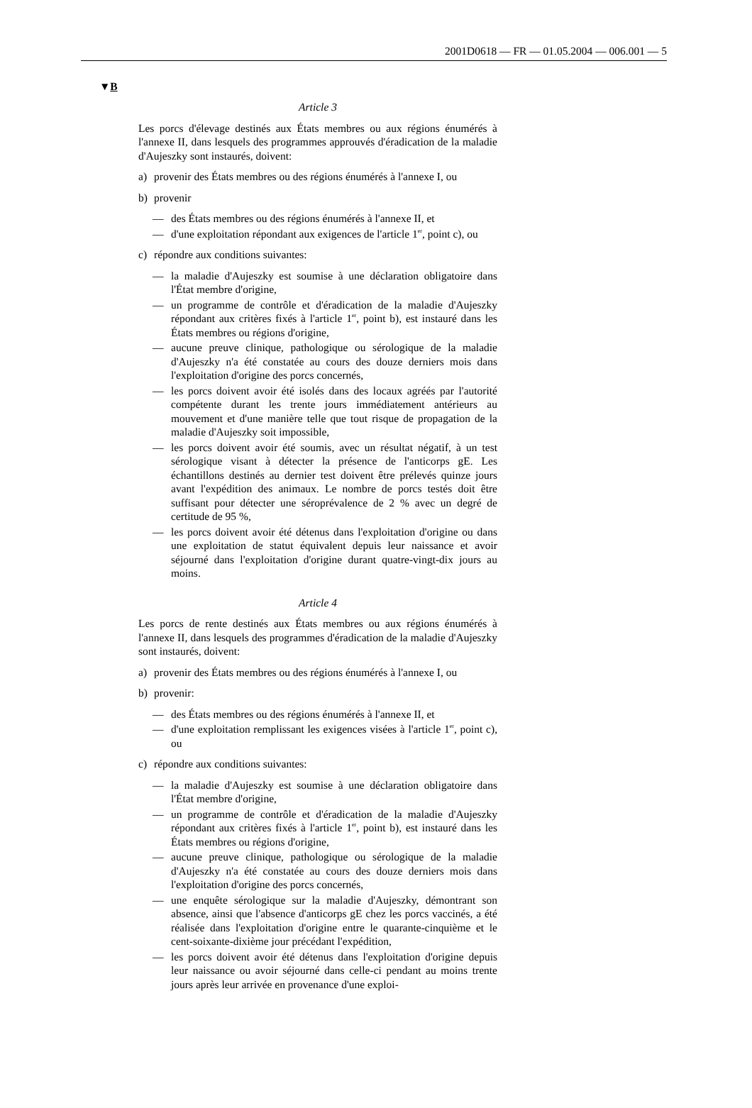2001D0618 — FR — 01.05.2004 — 006.001 — 5
▼B
Article 3
Les porcs d'élevage destinés aux États membres ou aux régions énumérés à l'annexe II, dans lesquels des programmes approuvés d'éradication de la maladie d'Aujeszky sont instaurés, doivent:
a) provenir des États membres ou des régions énumérés à l'annexe I, ou
b) provenir
— des États membres ou des régions énumérés à l'annexe II, et
— d'une exploitation répondant aux exigences de l'article 1<sup>er</sup>, point c), ou
c) répondre aux conditions suivantes:
— la maladie d'Aujeszky est soumise à une déclaration obligatoire dans l'État membre d'origine,
— un programme de contrôle et d'éradication de la maladie d'Aujeszky répondant aux critères fixés à l'article 1<sup>er</sup>, point b), est instauré dans les États membres ou régions d'origine,
— aucune preuve clinique, pathologique ou sérologique de la maladie d'Aujeszky n'a été constatée au cours des douze derniers mois dans l'exploitation d'origine des porcs concernés,
— les porcs doivent avoir été isolés dans des locaux agréés par l'autorité compétente durant les trente jours immédiatement antérieurs au mouvement et d'une manière telle que tout risque de propagation de la maladie d'Aujeszky soit impossible,
— les porcs doivent avoir été soumis, avec un résultat négatif, à un test sérologique visant à détecter la présence de l'anticorps gE. Les échantillons destinés au dernier test doivent être prélevés quinze jours avant l'expédition des animaux. Le nombre de porcs testés doit être suffisant pour détecter une séroprévalence de 2 % avec un degré de certitude de 95 %,
— les porcs doivent avoir été détenus dans l'exploitation d'origine ou dans une exploitation de statut équivalent depuis leur naissance et avoir séjourné dans l'exploitation d'origine durant quatre-vingt-dix jours au moins.
Article 4
Les porcs de rente destinés aux États membres ou aux régions énumérés à l'annexe II, dans lesquels des programmes d'éradication de la maladie d'Aujeszky sont instaurés, doivent:
a) provenir des États membres ou des régions énumérés à l'annexe I, ou
b) provenir:
— des États membres ou des régions énumérés à l'annexe II, et
— d'une exploitation remplissant les exigences visées à l'article 1<sup>er</sup>, point c), ou
c) répondre aux conditions suivantes:
— la maladie d'Aujeszky est soumise à une déclaration obligatoire dans l'État membre d'origine,
— un programme de contrôle et d'éradication de la maladie d'Aujeszky répondant aux critères fixés à l'article 1<sup>er</sup>, point b), est instauré dans les États membres ou régions d'origine,
— aucune preuve clinique, pathologique ou sérologique de la maladie d'Aujeszky n'a été constatée au cours des douze derniers mois dans l'exploitation d'origine des porcs concernés,
— une enquête sérologique sur la maladie d'Aujeszky, démontrant son absence, ainsi que l'absence d'anticorps gE chez les porcs vaccinés, a été réalisée dans l'exploitation d'origine entre le quarante-cinquième et le cent-soixante-dixième jour précédant l'expédition,
— les porcs doivent avoir été détenus dans l'exploitation d'origine depuis leur naissance ou avoir séjourné dans celle-ci pendant au moins trente jours après leur arrivée en provenance d'une exploi-